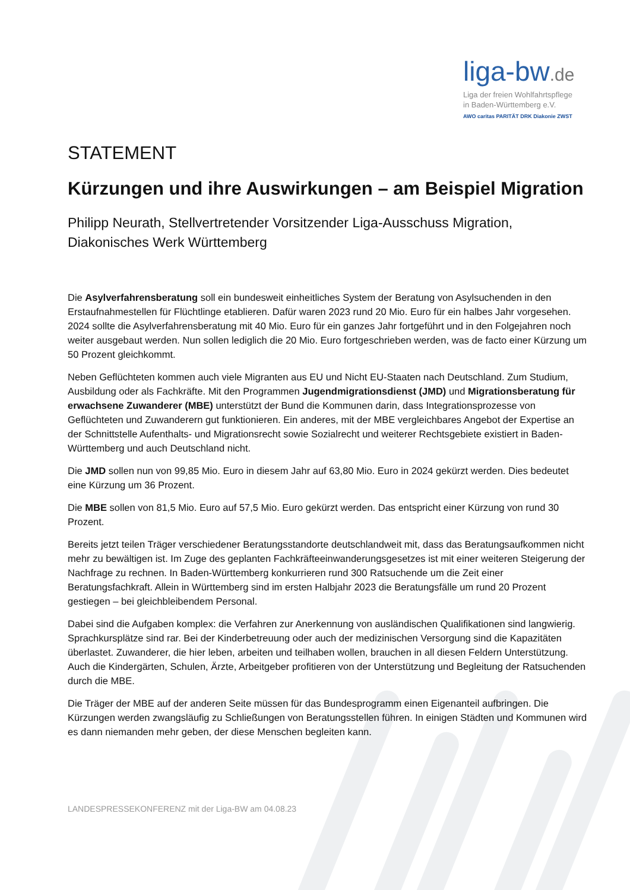liga-bw.de
Liga der freien Wohlfahrtspflege
in Baden-Württemberg e.V.
AWO caritas PARITÄT DRK Diakonie ZWST
STATEMENT
Kürzungen und ihre Auswirkungen – am Beispiel Migration
Philipp Neurath, Stellvertretender Vorsitzender Liga-Ausschuss Migration, Diakonisches Werk Württemberg
Die Asylverfahrensberatung soll ein bundesweit einheitliches System der Beratung von Asylsuchenden in den Erstaufnahmestellen für Flüchtlinge etablieren. Dafür waren 2023 rund 20 Mio. Euro für ein halbes Jahr vorgesehen. 2024 sollte die Asylverfahrensberatung mit 40 Mio. Euro für ein ganzes Jahr fortgeführt und in den Folgejahren noch weiter ausgebaut werden. Nun sollen lediglich die 20 Mio. Euro fortgeschrieben werden, was de facto einer Kürzung um 50 Prozent gleichkommt.
Neben Geflüchteten kommen auch viele Migranten aus EU und Nicht EU-Staaten nach Deutschland. Zum Studium, Ausbildung oder als Fachkräfte. Mit den Programmen Jugendmigrationsdienst (JMD) und Migrationsberatung für erwachsene Zuwanderer (MBE) unterstützt der Bund die Kommunen darin, dass Integrationsprozesse von Geflüchteten und Zuwanderern gut funktionieren. Ein anderes, mit der MBE vergleichbares Angebot der Expertise an der Schnittstelle Aufenthalts- und Migrationsrecht sowie Sozialrecht und weiterer Rechtsgebiete existiert in Baden-Württemberg und auch Deutschland nicht.
Die JMD sollen nun von 99,85 Mio. Euro in diesem Jahr auf 63,80 Mio. Euro in 2024 gekürzt werden. Dies bedeutet eine Kürzung um 36 Prozent.
Die MBE sollen von 81,5 Mio. Euro auf 57,5 Mio. Euro gekürzt werden. Das entspricht einer Kürzung von rund 30 Prozent.
Bereits jetzt teilen Träger verschiedener Beratungsstandorte deutschlandweit mit, dass das Beratungsaufkommen nicht mehr zu bewältigen ist. Im Zuge des geplanten Fachkräfteeinwanderungsgesetzes ist mit einer weiteren Steigerung der Nachfrage zu rechnen. In Baden-Württemberg konkurrieren rund 300 Ratsuchende um die Zeit einer Beratungsfachkraft. Allein in Württemberg sind im ersten Halbjahr 2023 die Beratungsfälle um rund 20 Prozent gestiegen – bei gleichbleibendem Personal.
Dabei sind die Aufgaben komplex: die Verfahren zur Anerkennung von ausländischen Qualifikationen sind langwierig. Sprachkursplätze sind rar. Bei der Kinderbetreuung oder auch der medizinischen Versorgung sind die Kapazitäten überlastet. Zuwanderer, die hier leben, arbeiten und teilhaben wollen, brauchen in all diesen Feldern Unterstützung. Auch die Kindergärten, Schulen, Ärzte, Arbeitgeber profitieren von der Unterstützung und Begleitung der Ratsuchenden durch die MBE.
Die Träger der MBE auf der anderen Seite müssen für das Bundesprogramm einen Eigenanteil aufbringen. Die Kürzungen werden zwangsläufig zu Schließungen von Beratungsstellen führen. In einigen Städten und Kommunen wird es dann niemanden mehr geben, der diese Menschen begleiten kann.
LANDESPRESSEKONFERENZ mit der Liga-BW am 04.08.23